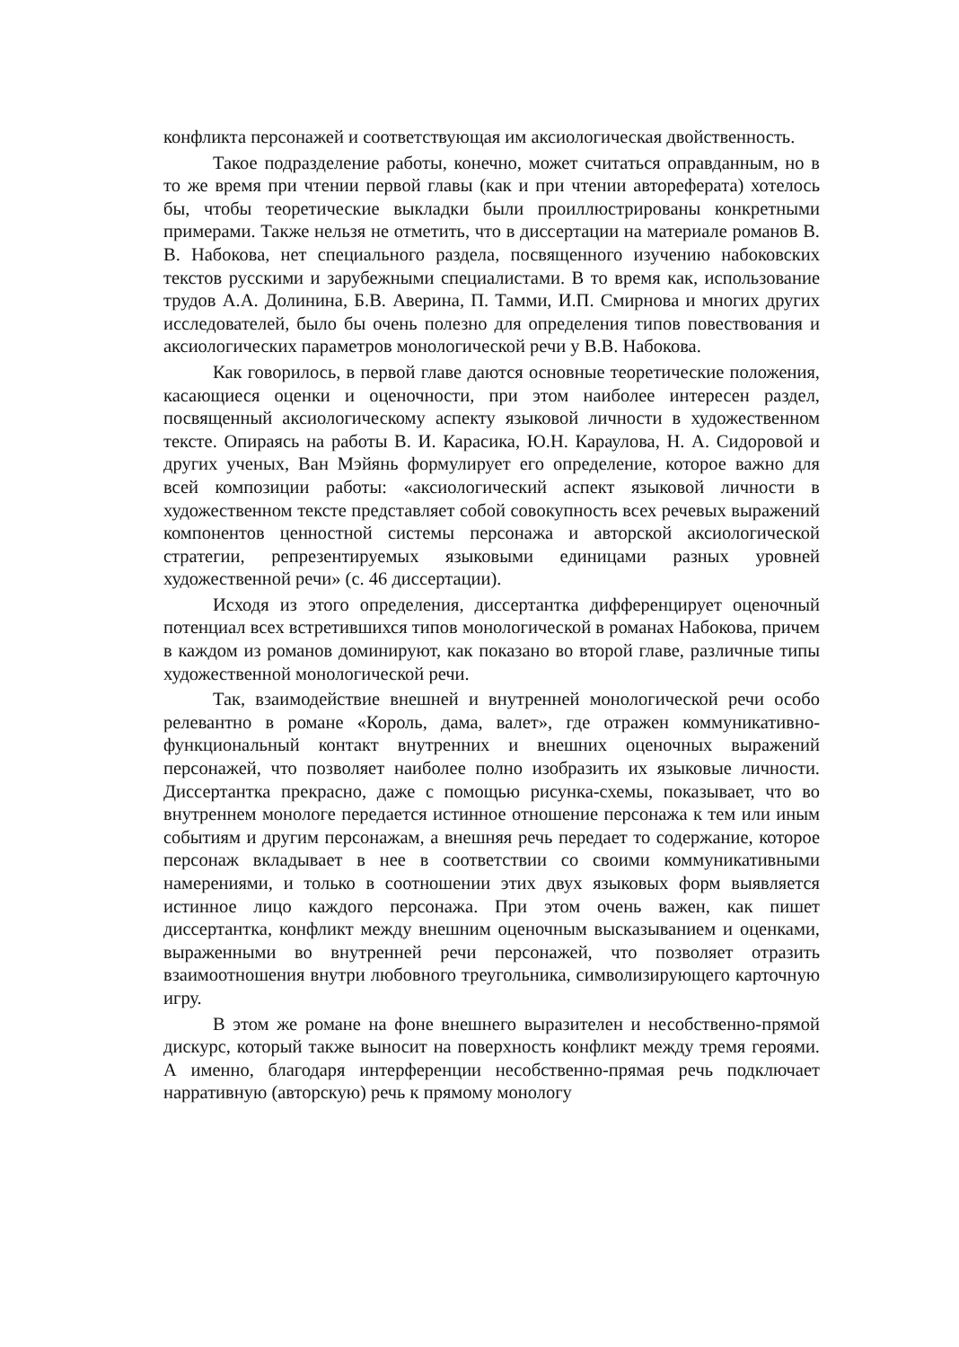конфликта персонажей и соответствующая им аксиологическая двойственность.
Такое подразделение работы, конечно, может считаться оправданным, но в то же время при чтении первой главы (как и при чтении автореферата) хотелось бы, чтобы теоретические выкладки были проиллюстрированы конкретными примерами. Также нельзя не отметить, что в диссертации на материале романов В. В. Набокова, нет специального раздела, посвященного изучению набоковских текстов русскими и зарубежными специалистами. В то время как, использование трудов А.А. Долинина, Б.В. Аверина, П. Тамми, И.П. Смирнова и многих других исследователей, было бы очень полезно для определения типов повествования и аксиологических параметров монологической речи у В.В. Набокова.
Как говорилось, в первой главе даются основные теоретические положения, касающиеся оценки и оценочности, при этом наиболее интересен раздел, посвященный аксиологическому аспекту языковой личности в художественном тексте. Опираясь на работы В. И. Карасика, Ю.Н. Караулова, Н. А. Сидоровой и других ученых, Ван Мэйянь формулирует его определение, которое важно для всей композиции работы: «аксиологический аспект языковой личности в художественном тексте представляет собой совокупность всех речевых выражений компонентов ценностной системы персонажа и авторской аксиологической стратегии, репрезентируемых языковыми единицами разных уровней художественной речи» (с. 46 диссертации).
Исходя из этого определения, диссертантка дифференцирует оценочный потенциал всех встретившихся типов монологической в романах Набокова, причем в каждом из романов доминируют, как показано во второй главе, различные типы художественной монологической речи.
Так, взаимодействие внешней и внутренней монологической речи особо релевантно в романе «Король, дама, валет», где отражен коммуникативно-функциональный контакт внутренних и внешних оценочных выражений персонажей, что позволяет наиболее полно изобразить их языковые личности. Диссертантка прекрасно, даже с помощью рисунка-схемы, показывает, что во внутреннем монологе передается истинное отношение персонажа к тем или иным событиям и другим персонажам, а внешняя речь передает то содержание, которое персонаж вкладывает в нее в соответствии со своими коммуникативными намерениями, и только в соотношении этих двух языковых форм выявляется истинное лицо каждого персонажа. При этом очень важен, как пишет диссертантка, конфликт между внешним оценочным высказыванием и оценками, выраженными во внутренней речи персонажей, что позволяет отразить взаимоотношения внутри любовного треугольника, символизирующего карточную игру.
В этом же романе на фоне внешнего выразителен и несобственно-прямой дискурс, который также выносит на поверхность конфликт между тремя героями. А именно, благодаря интерференции несобственно-прямая речь подключает нарративную (авторскую) речь к прямому монологу